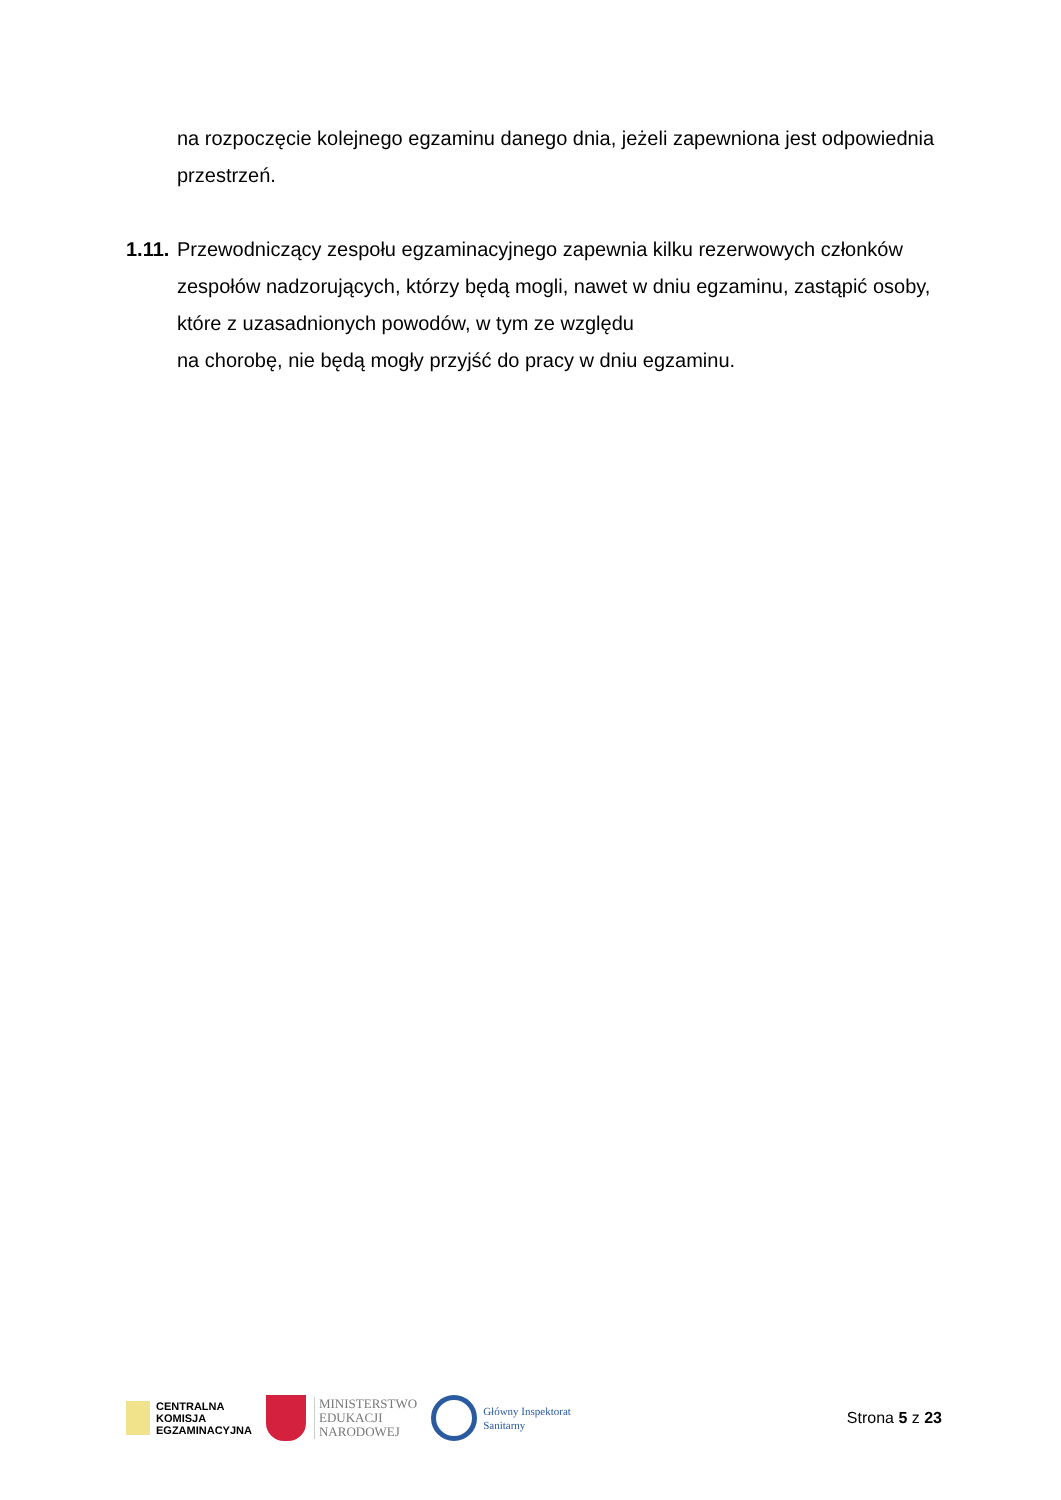na rozpoczęcie kolejnego egzaminu danego dnia, jeżeli zapewniona jest odpowiednia przestrzeń.
1.11. Przewodniczący zespołu egzaminacyjnego zapewnia kilku rezerwowych członków zespołów nadzorujących, którzy będą mogli, nawet w dniu egzaminu, zastąpić osoby, które z uzasadnionych powodów, w tym ze względu
na chorobę, nie będą mogły przyjść do pracy w dniu egzaminu.
CENTRALNA
KOMISJA
EGZAMINACYJNA
MINISTERSTWO
EDUKACJI
NARODOWEJ
Główny Inspektorat
Sanitarny
Strona 5 z 23